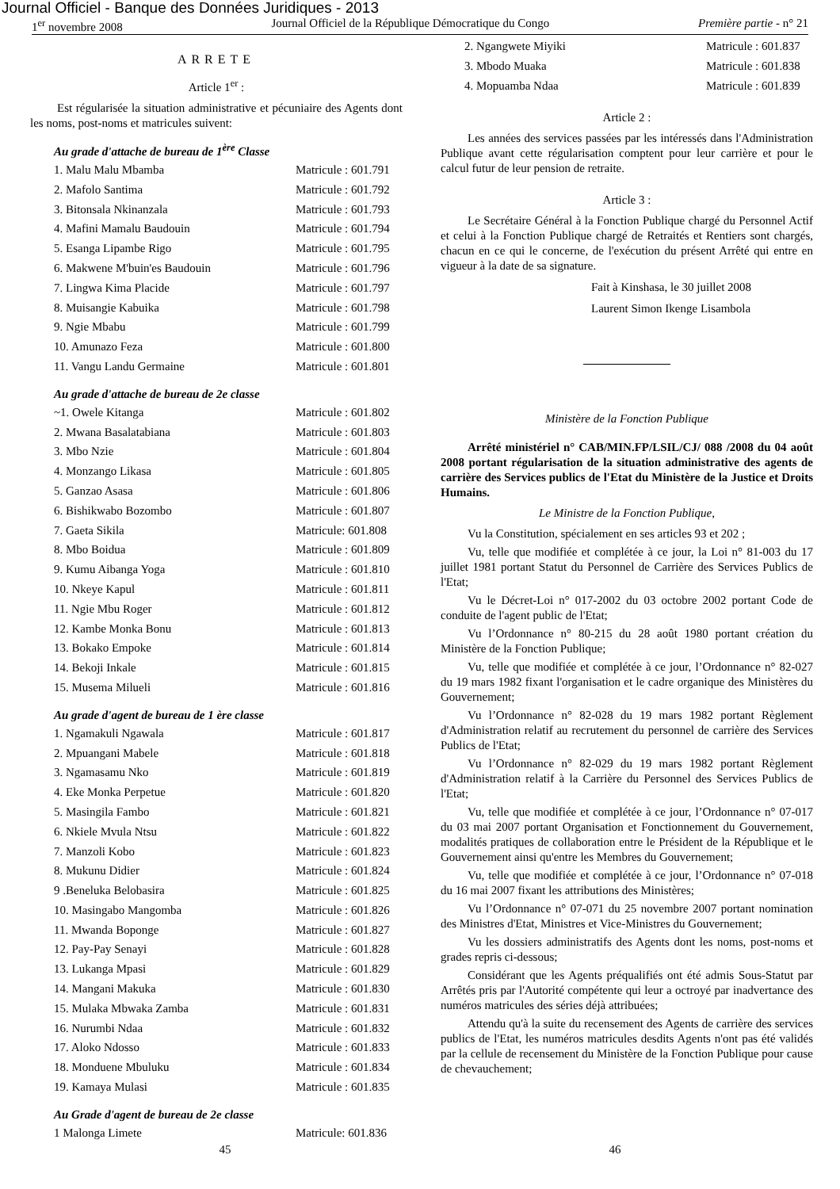Journal Officiel - Banque des Données Juridiques - 2013
1<sup>er</sup> novembre 2008 Journal Officiel de la République Démocratique du Congo Première partie - n° 21
ARRETE
Article 1<sup>er</sup> :
Est régularisée la situation administrative et pécuniaire des Agents dont les noms, post-noms et matricules suivent:
Au grade d'attache de bureau de 1<sup>ère</sup> Classe
| 1. Malu Malu Mbamba | Matricule : 601.791 |
| 2. Mafolo Santima | Matricule : 601.792 |
| 3. Bitonsala Nkinanzala | Matricule : 601.793 |
| 4. Mafini Mamalu Baudouin | Matricule : 601.794 |
| 5. Esanga Lipambe Rigo | Matricule : 601.795 |
| 6. Makwene M'buin'es Baudouin | Matricule : 601.796 |
| 7. Lingwa Kima Placide | Matricule : 601.797 |
| 8. Muisangie Kabuika | Matricule : 601.798 |
| 9. Ngie Mbabu | Matricule : 601.799 |
| 10. Amunazo Feza | Matricule : 601.800 |
| 11. Vangu Landu Germaine | Matricule : 601.801 |
Au grade d'attache de bureau de 2e classe
| ~1. Owele Kitanga | Matricule : 601.802 |
| 2. Mwana Basalatabiana | Matricule : 601.803 |
| 3. Mbo Nzie | Matricule : 601.804 |
| 4. Monzango Likasa | Matricule : 601.805 |
| 5. Ganzao Asasa | Matricule : 601.806 |
| 6. Bishikwabo Bozombo | Matricule : 601.807 |
| 7. Gaeta Sikila | Matricule: 601.808 |
| 8. Mbo Boidua | Matricule : 601.809 |
| 9. Kumu Aibanga Yoga | Matricule : 601.810 |
| 10. Nkeye Kapul | Matricule : 601.811 |
| 11. Ngie Mbu Roger | Matricule : 601.812 |
| 12. Kambe Monka Bonu | Matricule : 601.813 |
| 13. Bokako Empoke | Matricule : 601.814 |
| 14. Bekoji Inkale | Matricule : 601.815 |
| 15. Musema Milueli | Matricule : 601.816 |
Au grade d'agent de bureau de 1 ère classe
| 1. Ngamakuli Ngawala | Matricule : 601.817 |
| 2. Mpuangani Mabele | Matricule : 601.818 |
| 3. Ngamasamu Nko | Matricule : 601.819 |
| 4. Eke Monka Perpetue | Matricule : 601.820 |
| 5. Masingila Fambo | Matricule : 601.821 |
| 6. Nkiele Mvula Ntsu | Matricule : 601.822 |
| 7. Manzoli Kobo | Matricule : 601.823 |
| 8. Mukunu Didier | Matricule : 601.824 |
| 9 .Beneluka Belobasira | Matricule : 601.825 |
| 10. Masingabo Mangomba | Matricule : 601.826 |
| 11. Mwanda Boponge | Matricule : 601.827 |
| 12. Pay-Pay Senayi | Matricule : 601.828 |
| 13. Lukanga Mpasi | Matricule : 601.829 |
| 14. Mangani Makuka | Matricule : 601.830 |
| 15. Mulaka Mbwaka Zamba | Matricule : 601.831 |
| 16. Nurumbi Ndaa | Matricule : 601.832 |
| 17. Aloko Ndosso | Matricule : 601.833 |
| 18. Monduene Mbuluku | Matricule : 601.834 |
| 19. Kamaya Mulasi | Matricule : 601.835 |
Au Grade d'agent de bureau de 2e classe
| 1 Malonga Limete | Matricule: 601.836 |
| 2. Ngangwete Miyiki | Matricule : 601.837 |
| 3. Mbodo Muaka | Matricule : 601.838 |
| 4. Mopuamba Ndaa | Matricule : 601.839 |
Article 2 :
Les années des services passées par les intéressés dans l'Administration Publique avant cette régularisation comptent pour leur carrière et pour le calcul futur de leur pension de retraite.
Article 3 :
Le Secrétaire Général à la Fonction Publique chargé du Personnel Actif et celui à la Fonction Publique chargé de Retraités et Rentiers sont chargés, chacun en ce qui le concerne, de l'exécution du présent Arrêté qui entre en vigueur à la date de sa signature.
Fait à Kinshasa, le 30 juillet 2008
Laurent Simon Ikenge Lisambola
Ministère de la Fonction Publique
Arrêté ministériel n° CAB/MIN.FP/LSIL/CJ/ 088 /2008 du 04 août 2008 portant régularisation de la situation administrative des agents de carrière des Services publics de l'Etat du Ministère de la Justice et Droits Humains.
Le Ministre de la Fonction Publique,
Vu la Constitution, spécialement en ses articles 93 et 202 ;
Vu, telle que modifiée et complétée à ce jour, la Loi n° 81-003 du 17 juillet 1981 portant Statut du Personnel de Carrière des Services Publics de l'Etat;
Vu le Décret-Loi n° 017-2002 du 03 octobre 2002 portant Code de conduite de l'agent public de l'Etat;
Vu l’Ordonnance n° 80-215 du 28 août 1980 portant création du Ministère de la Fonction Publique;
Vu, telle que modifiée et complétée à ce jour, l’Ordonnance n° 82-027 du 19 mars 1982 fixant l'organisation et le cadre organique des Ministères du Gouvernement;
Vu l’Ordonnance n° 82-028 du 19 mars 1982 portant Règlement d'Administration relatif au recrutement du personnel de carrière des Services Publics de l'Etat;
Vu l’Ordonnance n° 82-029 du 19 mars 1982 portant Règlement d'Administration relatif à la Carrière du Personnel des Services Publics de l'Etat;
Vu, telle que modifiée et complétée à ce jour, l’Ordonnance n° 07-017 du 03 mai 2007 portant Organisation et Fonctionnement du Gouvernement, modalités pratiques de collaboration entre le Président de la République et le Gouvernement ainsi qu'entre les Membres du Gouvernement;
Vu, telle que modifiée et complétée à ce jour, l’Ordonnance n° 07-018 du 16 mai 2007 fixant les attributions des Ministères;
Vu l’Ordonnance n° 07-071 du 25 novembre 2007 portant nomination des Ministres d'Etat, Ministres et Vice-Ministres du Gouvernement;
Vu les dossiers administratifs des Agents dont les noms, post-noms et grades repris ci-dessous;
Considérant que les Agents préqualifiés ont été admis Sous-Statut par Arrêtés pris par l'Autorité compétente qui leur a octroyé par inadvertance des numéros matricules des séries déjà attribuées;
Attendu qu'à la suite du recensement des Agents de carrière des services publics de l'Etat, les numéros matricules desdits Agents n'ont pas été validés par la cellule de recensement du Ministère de la Fonction Publique pour cause de chevauchement;
45 46